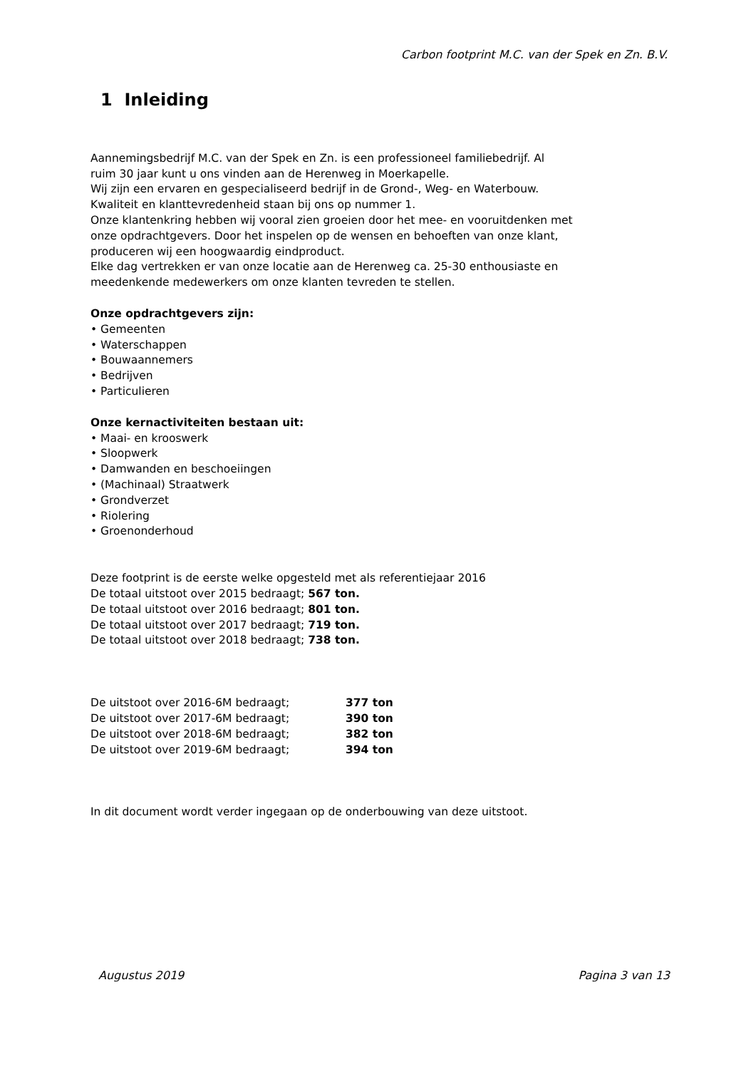Carbon footprint M.C. van der Spek en Zn. B.V.
1 Inleiding
Aannemingsbedrijf M.C. van der Spek en Zn. is een professioneel familiebedrijf. Al
ruim 30 jaar kunt u ons vinden aan de Herenweg in Moerkapelle.
Wij zijn een ervaren en gespecialiseerd bedrijf in de Grond-, Weg- en Waterbouw.
Kwaliteit en klanttevredenheid staan bij ons op nummer 1.
Onze klantenkring hebben wij vooral zien groeien door het mee- en vooruitdenken met
onze opdrachtgevers. Door het inspelen op de wensen en behoeften van onze klant,
produceren wij een hoogwaardig eindproduct.
Elke dag vertrekken er van onze locatie aan de Herenweg ca. 25-30 enthousiaste en
meedenkende medewerkers om onze klanten tevreden te stellen.
Onze opdrachtgevers zijn:
• Gemeenten
• Waterschappen
• Bouwaannemers
• Bedrijven
• Particulieren
Onze kernactiviteiten bestaan uit:
• Maai- en krooswerk
• Sloopwerk
• Damwanden en beschoeiingen
• (Machinaal) Straatwerk
• Grondverzet
• Riolering
• Groenonderhoud
Deze footprint is de eerste welke opgesteld met als referentiejaar 2016
De totaal uitstoot over 2015 bedraagt; 567 ton.
De totaal uitstoot over 2016 bedraagt; 801 ton.
De totaal uitstoot over 2017 bedraagt; 719 ton.
De totaal uitstoot over 2018 bedraagt; 738 ton.
De uitstoot over 2016-6M bedraagt; 377 ton
De uitstoot over 2017-6M bedraagt; 390 ton
De uitstoot over 2018-6M bedraagt; 382 ton
De uitstoot over 2019-6M bedraagt; 394 ton
In dit document wordt verder ingegaan op de onderbouwing van deze uitstoot.
Augustus 2019 Pagina 3 van 13